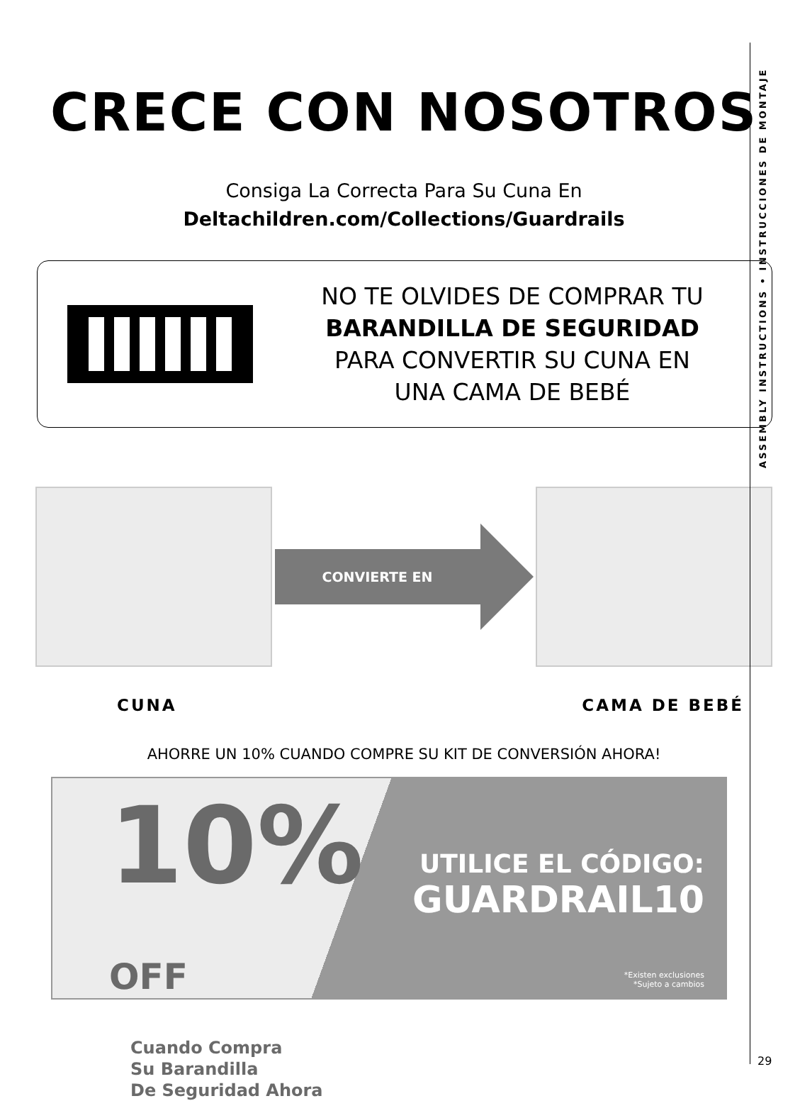ASSEMBLY INSTRUCTIONS • INSTRUCCIONES DE MONTAJE
29
CRECE CON NOSOTROS
Consiga La Correcta Para Su Cuna En
Deltachildren.com/Collections/Guardrails
NO TE OLVIDES DE COMPRAR TU
BARANDILLA DE SEGURIDAD
PARA CONVERTIR SU CUNA EN
UNA CAMA DE BEBÉ
CONVIERTE EN
CUNA CAMA DE BEBÉ
AHORRE UN 10% CUANDO COMPRE SU KIT DE CONVERSIÓN AHORA!
10% OFF
Cuando Compra
Su Barandilla
De Seguridad Ahora
UTILICE EL CÓDIGO:
GUARDRAIL10
*Existen exclusiones
*Sujeto a cambios